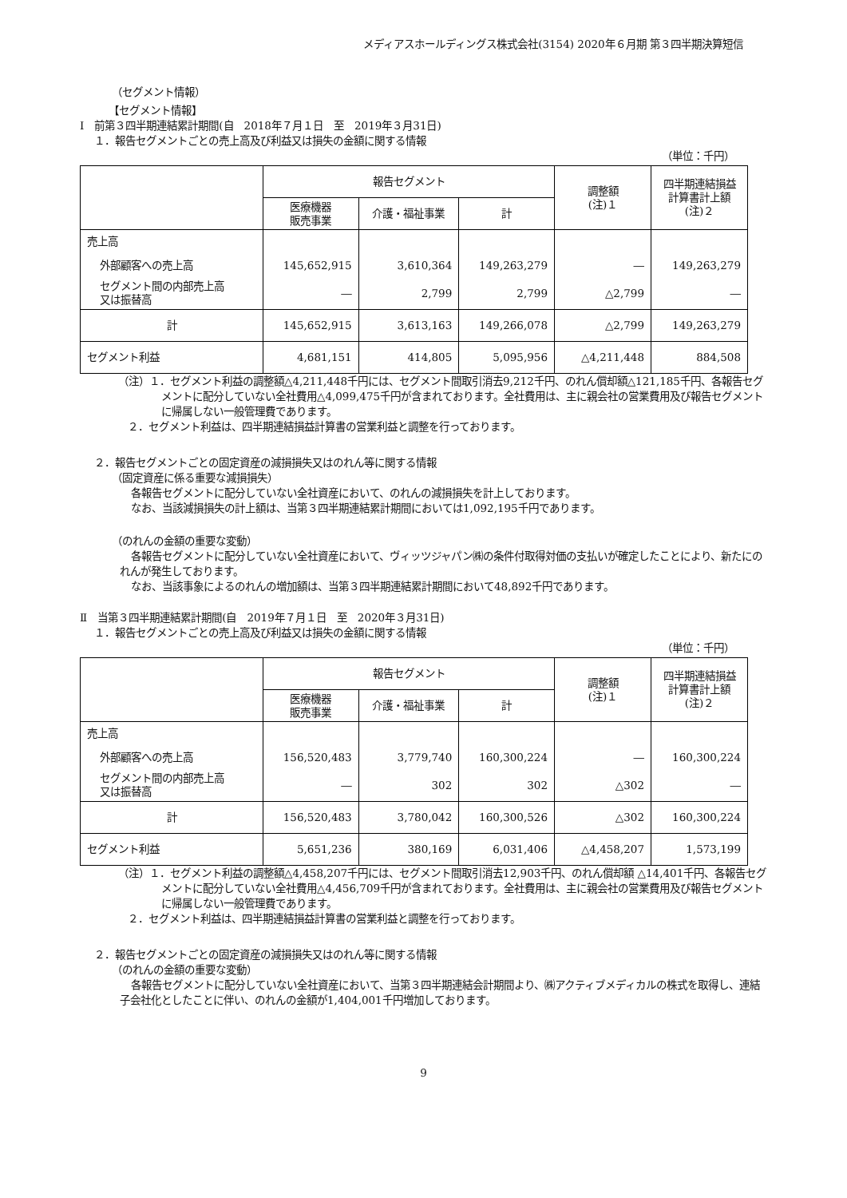メディアスホールディングス株式会社(3154) 2020年６月期 第３四半期決算短信
（セグメント情報）
【セグメント情報】
Ⅰ　前第３四半期連結累計期間(自　2018年７月１日　至　2019年３月31日)
１．報告セグメントごとの売上高及び利益又は損失の金額に関する情報
（単位：千円）
| | 報告セグメント | | | 調整額 (注)１ | 四半期連結損益 計算書計上額 (注)２ |
| --- | --- | --- | --- | --- | --- |
| | 医療機器 販売事業 | 介護・福祉事業 | 計 | | |
| 売上高 | | | | | |
| 外部顧客への売上高 | 145,652,915 | 3,610,364 | 149,263,279 | ― | 149,263,279 |
| セグメント間の内部売上高 又は振替高 | ― | 2,799 | 2,799 | △2,799 | ― |
| 計 | 145,652,915 | 3,613,163 | 149,266,078 | △2,799 | 149,263,279 |
| セグメント利益 | 4,681,151 | 414,805 | 5,095,956 | △4,211,448 | 884,508 |
（注）１．セグメント利益の調整額△4,211,448千円には、セグメント間取引消去9,212千円、のれん償却額△121,185千円、各報告セグメントに配分していない全社費用△4,099,475千円が含まれております。全社費用は、主に親会社の営業費用及び報告セグメントに帰属しない一般管理費であります。
２．セグメント利益は、四半期連結損益計算書の営業利益と調整を行っております。
２．報告セグメントごとの固定資産の減損損失又はのれん等に関する情報
（固定資産に係る重要な減損損失）
各報告セグメントに配分していない全社資産において、のれんの減損損失を計上しております。
なお、当該減損損失の計上額は、当第３四半期連結累計期間においては1,092,195千円であります。
（のれんの金額の重要な変動）
各報告セグメントに配分していない全社資産において、ヴィッツジャパン㈱の条件付取得対価の支払いが確定したことにより、新たにのれんが発生しております。
なお、当該事象によるのれんの増加額は、当第３四半期連結累計期間において48,892千円であります。
Ⅱ　当第３四半期連結累計期間(自　2019年７月１日　至　2020年３月31日)
１．報告セグメントごとの売上高及び利益又は損失の金額に関する情報
（単位：千円）
| | 報告セグメント | | | 調整額 (注)１ | 四半期連結損益 計算書計上額 (注)２ |
| --- | --- | --- | --- | --- | --- |
| | 医療機器 販売事業 | 介護・福祉事業 | 計 | | |
| 売上高 | | | | | |
| 外部顧客への売上高 | 156,520,483 | 3,779,740 | 160,300,224 | ― | 160,300,224 |
| セグメント間の内部売上高 又は振替高 | ― | 302 | 302 | △302 | ― |
| 計 | 156,520,483 | 3,780,042 | 160,300,526 | △302 | 160,300,224 |
| セグメント利益 | 5,651,236 | 380,169 | 6,031,406 | △4,458,207 | 1,573,199 |
（注）１．セグメント利益の調整額△4,458,207千円には、セグメント間取引消去12,903千円、のれん償却額 △14,401千円、各報告セグメントに配分していない全社費用△4,456,709千円が含まれております。全社費用は、主に親会社の営業費用及び報告セグメントに帰属しない一般管理費であります。
２．セグメント利益は、四半期連結損益計算書の営業利益と調整を行っております。
２．報告セグメントごとの固定資産の減損損失又はのれん等に関する情報
（のれんの金額の重要な変動）
各報告セグメントに配分していない全社資産において、当第３四半期連結会計期間より、㈱アクティブメディカルの株式を取得し、連結子会社化としたことに伴い、のれんの金額が1,404,001千円増加しております。
9